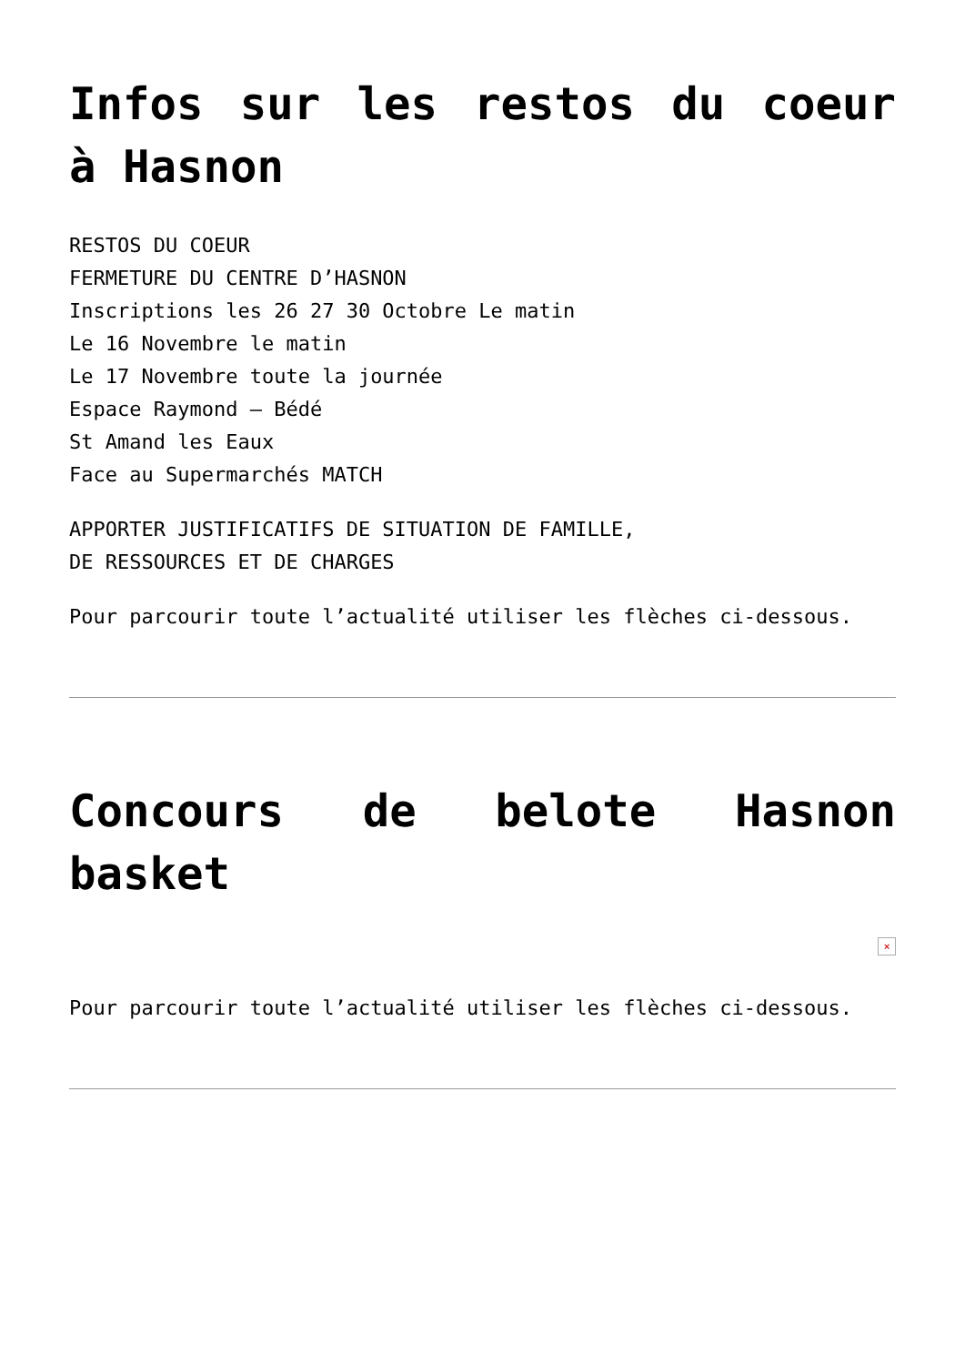Infos sur les restos du coeur à Hasnon
RESTOS DU COEUR
FERMETURE DU CENTRE D’HASNON
Inscriptions les 26 27 30 Octobre Le matin
Le 16 Novembre le matin
Le 17 Novembre toute la journée
Espace Raymond – Bédé
St Amand les Eaux
Face au Supermarchés MATCH
APPORTER JUSTIFICATIFS DE SITUATION DE FAMILLE,
DE RESSOURCES ET DE CHARGES
Pour parcourir toute l’actualité utiliser les flèches ci-dessous.
Concours de belote Hasnon basket
×
Pour parcourir toute l’actualité utiliser les flèches ci-dessous.